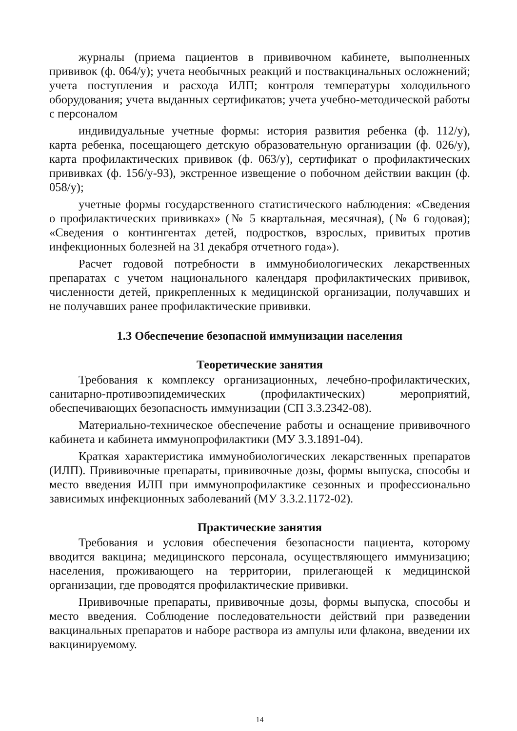журналы (приема пациентов в прививочном кабинете, выполненных прививок (ф. 064/у); учета необычных реакций и поствакцинальных осложнений; учета поступления и расхода ИЛП; контроля температуры холодильного оборудования; учета выданных сертификатов; учета учебно-методической работы с персоналом
индивидуальные учетные формы: история развития ребенка (ф. 112/у), карта ребенка, посещающего детскую образовательную организации (ф. 026/у), карта профилактических прививок (ф. 063/у), сертификат о профилактических прививках (ф. 156/у-93), экстренное извещение о побочном действии вакцин (ф. 058/у);
учетные формы государственного статистического наблюдения: «Сведения о профилактических прививках» (№ 5 квартальная, месячная), (№ 6 годовая); «Сведения о контингентах детей, подростков, взрослых, привитых против инфекционных болезней на 31 декабря отчетного года»).
Расчет годовой потребности в иммунобиологических лекарственных препаратах с учетом национального календаря профилактических прививок, численности детей, прикрепленных к медицинской организации, получавших и не получавших ранее профилактические прививки.
1.3 Обеспечение безопасной иммунизации населения
Теоретические занятия
Требования к комплексу организационных, лечебно-профилактических, санитарно-противоэпидемических (профилактических) мероприятий, обеспечивающих безопасность иммунизации (СП 3.3.2342-08).
Материально-техническое обеспечение работы и оснащение прививочного кабинета и кабинета иммунопрофилактики (МУ 3.3.1891-04).
Краткая характеристика иммунобиологических лекарственных препаратов (ИЛП). Прививочные препараты, прививочные дозы, формы выпуска, способы и место введения ИЛП при иммунопрофилактике сезонных и профессионально зависимых инфекционных заболеваний (МУ 3.3.2.1172-02).
Практические занятия
Требования и условия обеспечения безопасности пациента, которому вводится вакцина; медицинского персонала, осуществляющего иммунизацию; населения, проживающего на территории, прилегающей к медицинской организации, где проводятся профилактические прививки.
Прививочные препараты, прививочные дозы, формы выпуска, способы и место введения. Соблюдение последовательности действий при разведении вакцинальных препаратов и наборе раствора из ампулы или флакона, введении их вакцинируемому.
14